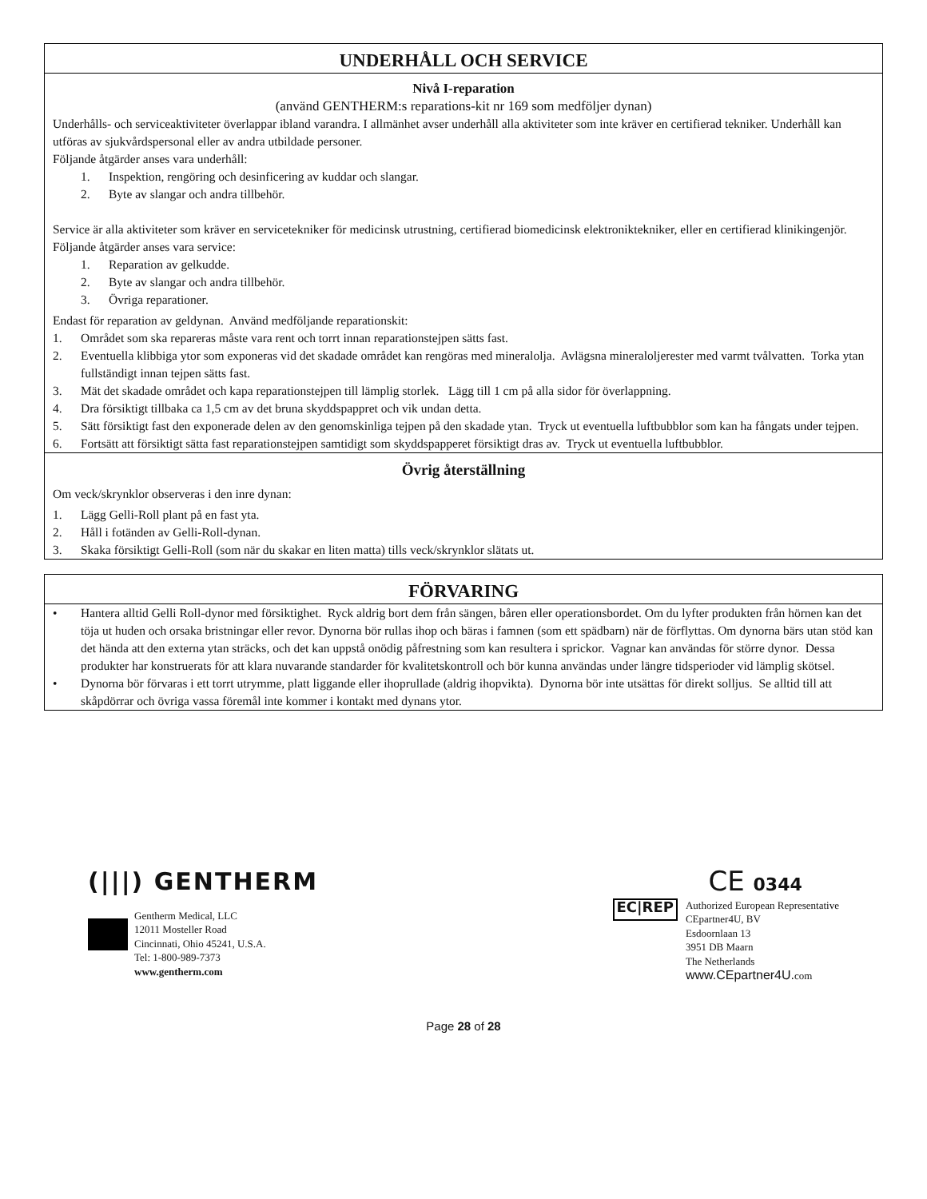UNDERHÅLL OCH SERVICE
Nivå I-reparation
(använd GENTHERM:s reparations-kit nr 169 som medföljer dynan)
Underhålls- och serviceaktiviteter överlappar ibland varandra. I allmänhet avser underhåll alla aktiviteter som inte kräver en certifierad tekniker. Underhåll kan utföras av sjukvårdspersonal eller av andra utbildade personer.
Följande åtgärder anses vara underhåll:
1. Inspektion, rengöring och desinficering av kuddar och slangar.
2. Byte av slangar och andra tillbehör.
Service är alla aktiviteter som kräver en servicetekniker för medicinsk utrustning, certifierad biomedicinsk elektroniktekniker, eller en certifierad klinikingenjör.
Följande åtgärder anses vara service:
1. Reparation av gelkudde.
2. Byte av slangar och andra tillbehör.
3. Övriga reparationer.
Endast för reparation av geldynan. Använd medföljande reparationskit:
1. Området som ska repareras måste vara rent och torrt innan reparationstejpen sätts fast.
2. Eventuella klibbiga ytor som exponeras vid det skadade området kan rengöras med mineralolja. Avlägsna mineraloljerester med varmt tvålvatten. Torka ytan fullständigt innan tejpen sätts fast.
3. Mät det skadade området och kapa reparationstejpen till lämplig storlek. Lägg till 1 cm på alla sidor för överlappning.
4. Dra försiktigt tillbaka ca 1,5 cm av det bruna skyddspappret och vik undan detta.
5. Sätt försiktigt fast den exponerade delen av den genomskinliga tejpen på den skadade ytan. Tryck ut eventuella luftbubblor som kan ha fångats under tejpen.
6. Fortsätt att försiktigt sätta fast reparationstejpen samtidigt som skyddspapperet försiktigt dras av. Tryck ut eventuella luftbubblor.
Övrig återställning
Om veck/skrynklor observeras i den inre dynan:
1. Lägg Gelli-Roll plant på en fast yta.
2. Håll i fotänden av Gelli-Roll-dynan.
3. Skaka försiktigt Gelli-Roll (som när du skakar en liten matta) tills veck/skrynklor slätats ut.
FÖRVARING
• Hantera alltid Gelli Roll-dynor med försiktighet. Ryck aldrig bort dem från sängen, båren eller operationsbordet. Om du lyfter produkten från hörnen kan det töja ut huden och orsaka bristningar eller revor. Dynorna bör rullas ihop och bäras i famnen (som ett spädbarn) när de förflyttas. Om dynorna bärs utan stöd kan det hända att den externa ytan sträcks, och det kan uppstå onödig påfrestning som kan resultera i sprickor. Vagnar kan användas för större dynor. Dessa produkter har konstruerats för att klara nuvarande standarder för kvalitetskontroll och bör kunna användas under längre tidsperioder vid lämplig skötsel.
• Dynorna bör förvaras i ett torrt utrymme, platt liggande eller ihoprullade (aldrig ihopvikta). Dynorna bör inte utsättas för direkt solljus. Se alltid till att skåpdörrar och övriga vassa föremål inte kommer i kontakt med dynans ytor.
(|||) GENTHERM
Gentherm Medical, LLC
12011 Mosteller Road
Cincinnati, Ohio 45241, U.S.A.
Tel: 1-800-989-7373
www.gentherm.com
CE 0344
EC|REP
Authorized European Representative
CEpartner4U, BV
Esdoornlaan 13
3951 DB Maarn
The Netherlands
www.CEpartner4U. com
Page 28 of 28